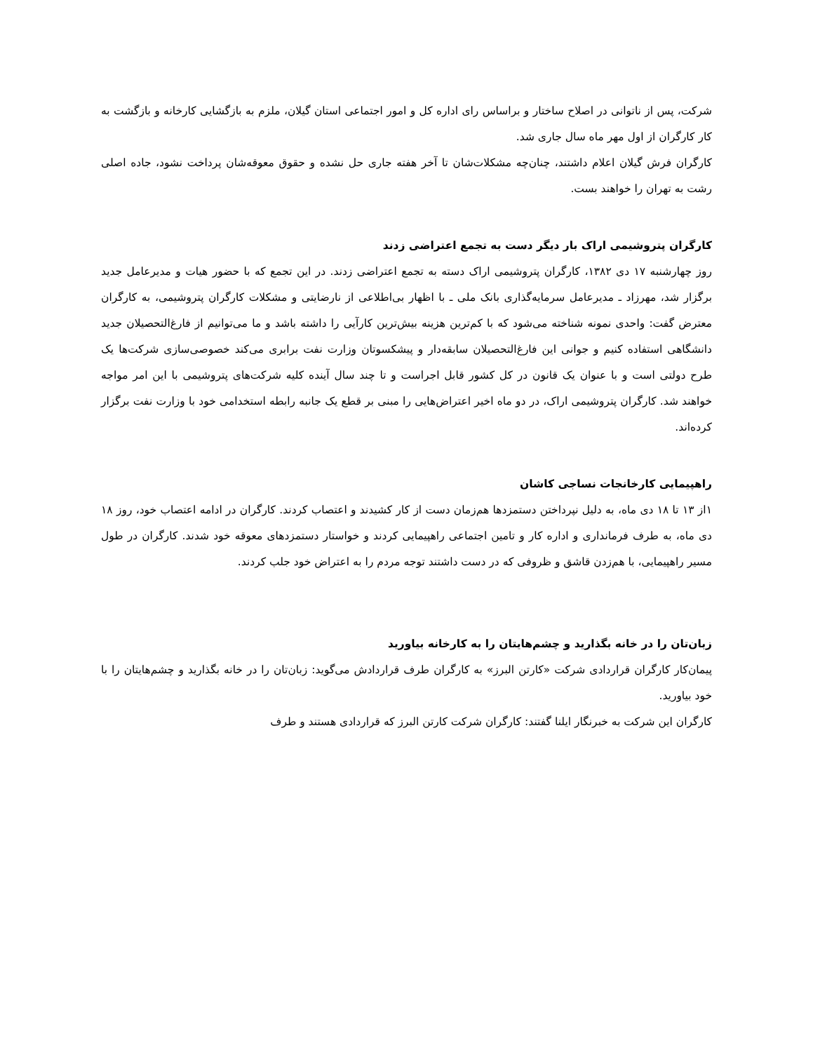شرکت، پس از ناتوانی در اصلاح ساختار و براساس رای اداره کل و امور اجتماعی استان گیلان، ملزم به بازگشایی کارخانه و بازگشت به کار کارگران از اول مهر ماه سال جاری شد.
کارگران فرش گیلان اعلام داشتند، چنان‌چه مشکلات‌شان تا آخر هفته جاری حل نشده و حقوق معوقه‌شان پرداخت نشود، جاده اصلی رشت به تهران را خواهند بست.
کارگران پتروشیمی اراک بار دیگر دست به تجمع اعتراضی زدند
روز چهارشنبه ۱۷ دی ۱۳۸۲، کارگران پتروشیمی اراک دسته به تجمع اعتراضی زدند. در این تجمع که با حضور هیات و مدیرعامل جدید برگزار شد، مهرزاد ـ مدیرعامل سرمایه‌گذاری بانک ملی ـ با اظهار بی‌اطلاعی از نارضایتی و مشکلات کارگران پتروشیمی، به کارگران معترض گفت: واحدی نمونه شناخته می‌شود که با کم‌ترین هزینه بیش‌ترین کارآیی را داشته باشد و ما می‌توانیم از فارغ‌التحصیلان جدید دانشگاهی استفاده کنیم و جوانی این فارغ‌التحصیلان سابقه‌دار و پیشکسوتان وزارت نفت برابری می‌کند خصوصی‌سازی شرکت‌ها یک طرح دولتی است و با عنوان یک قانون در کل کشور قابل اجراست و تا چند سال آینده کلیه شرکت‌های پتروشیمی با این امر مواجه خواهند شد. کارگران پتروشیمی اراک، در دو ماه اخیر اعتراض‌هایی را مبنی بر قطع یک جانبه رابطه استخدامی خود با وزارت نفت برگزار کرده‌اند.
راهپیمایی کارخانجات نساجی کاشان
۱از ۱۳ تا ۱۸ دی ماه، به دلیل نپرداختن دستمزدها هم‌زمان دست از کار کشیدند و اعتصاب کردند. کارگران در ادامه اعتصاب خود، روز ۱۸ دی ماه، به طرف فرمانداری و اداره کار و تامین اجتماعی راهپیمایی کردند و خواستار دستمزدهای معوقه خود شدند. کارگران در طول مسیر راهپیمایی، با هم‌زدن قاشق و ظروفی که در دست داشتند توجه مردم را به اعتراض خود جلب کردند.
زبان‌تان را در خانه بگذارید و چشم‌هایتان را به کارخانه بیاورید
پیمان‌کار کارگران قراردادی شرکت «کارتن البرز» به کارگران طرف قراردادش می‌گوید: زبان‌تان را در خانه بگذارید و چشم‌هایتان را با خود بیاورید.
کارگران این شرکت به خبرنگار ایلنا گفتند: کارگران شرکت کارتن البرز که قراردادی هستند و طرف